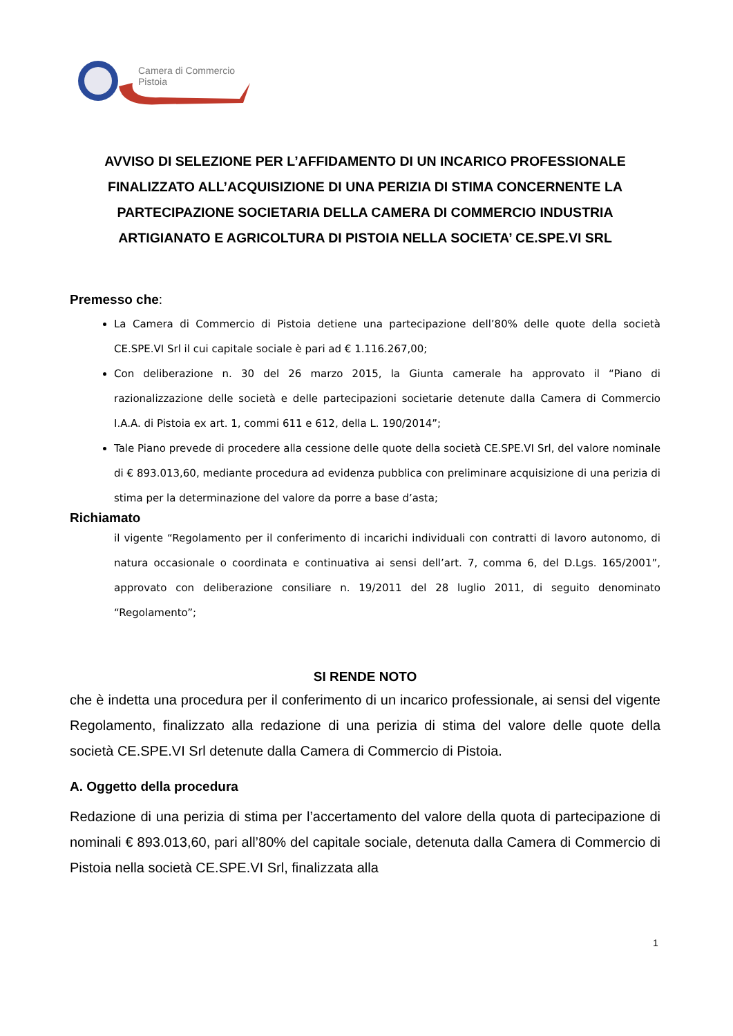Camera di Commercio
Pistoia
AVVISO DI SELEZIONE PER L’AFFIDAMENTO DI UN INCARICO PROFESSIONALE FINALIZZATO ALL’ACQUISIZIONE DI UNA PERIZIA DI STIMA CONCERNENTE LA PARTECIPAZIONE SOCIETARIA DELLA CAMERA DI COMMERCIO INDUSTRIA ARTIGIANATO E AGRICOLTURA DI PISTOIA NELLA SOCIETA’ CE.SPE.VI SRL
Premesso che:
La Camera di Commercio di Pistoia detiene una partecipazione dell’80% delle quote della società CE.SPE.VI Srl il cui capitale sociale è pari ad € 1.116.267,00;
Con deliberazione n. 30 del 26 marzo 2015, la Giunta camerale ha approvato il “Piano di razionalizzazione delle società e delle partecipazioni societarie detenute dalla Camera di Commercio I.A.A. di Pistoia ex art. 1, commi 611 e 612, della L. 190/2014”;
Tale Piano prevede di procedere alla cessione delle quote della società CE.SPE.VI Srl, del valore nominale di € 893.013,60, mediante procedura ad evidenza pubblica con preliminare acquisizione di una perizia di stima per la determinazione del valore da porre a base d’asta;
Richiamato
il vigente “Regolamento per il conferimento di incarichi individuali con contratti di lavoro autonomo, di natura occasionale o coordinata e continuativa ai sensi dell’art. 7, comma 6, del D.Lgs. 165/2001”, approvato con deliberazione consiliare n. 19/2011 del 28 luglio 2011, di seguito denominato “Regolamento”;
SI RENDE NOTO
che è indetta una procedura per il conferimento di un incarico professionale, ai sensi del vigente Regolamento, finalizzato alla redazione di una perizia di stima del valore delle quote della società CE.SPE.VI Srl detenute dalla Camera di Commercio di Pistoia.
A. Oggetto della procedura
Redazione di una perizia di stima per l’accertamento del valore della quota di partecipazione di nominali € 893.013,60, pari all’80% del capitale sociale, detenuta dalla Camera di Commercio di Pistoia nella società CE.SPE.VI Srl, finalizzata alla
1